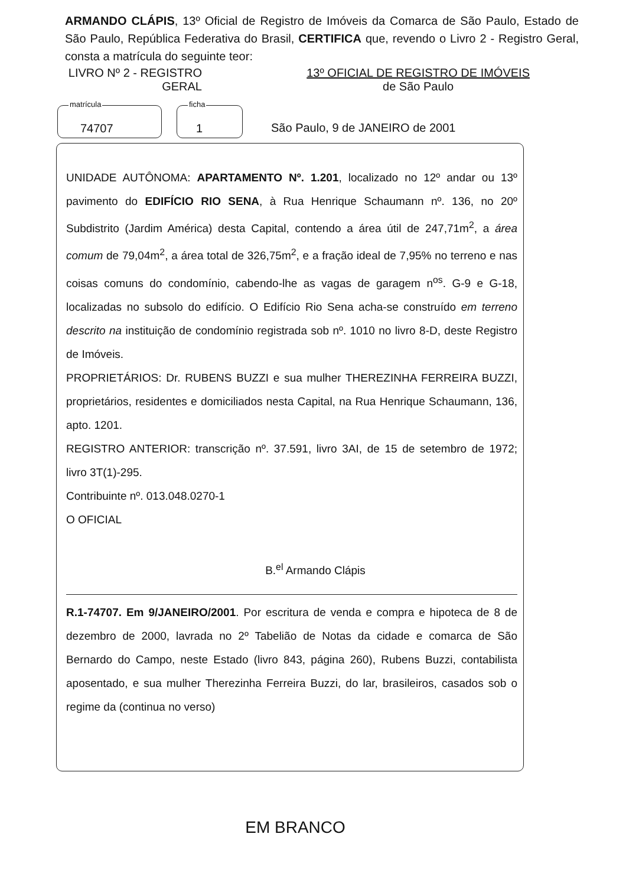ARMANDO CLÁPIS, 13º Oficial de Registro de Imóveis da Comarca de São Paulo, Estado de São Paulo, República Federativa do Brasil, CERTIFICA que, revendo o Livro 2 - Registro Geral, consta a matrícula do seguinte teor:
LIVRO Nº 2 - REGISTRO GERAL
13º OFICIAL DE REGISTRO DE IMÓVEIS
de São Paulo
matrícula
74707
ficha
1
São Paulo, 9 de JANEIRO de 2001
UNIDADE AUTÔNOMA: APARTAMENTO Nº. 1.201, localizado no 12º andar ou 13º pavimento do EDIFÍCIO RIO SENA, à Rua Henrique Schaumann nº. 136, no 20º Subdistrito (Jardim América) desta Capital, contendo a área útil de 247,71m<sup>2</sup>, a área comum de 79,04m<sup>2</sup>, a área total de 326,75m<sup>2</sup>, e a fração ideal de 7,95% no terreno e nas coisas comuns do condomínio, cabendo-lhe as vagas de garagem n<sup>os</sup>. G-9 e G-18, localizadas no subsolo do edifício. O Edifício Rio Sena acha-se construído em terreno descrito na instituição de condomínio registrada sob nº. 1010 no livro 8-D, deste Registro de Imóveis.
PROPRIETÁRIOS: Dr. RUBENS BUZZI e sua mulher THEREZINHA FERREIRA BUZZI, proprietários, residentes e domiciliados nesta Capital, na Rua Henrique Schaumann, 136, apto. 1201.
REGISTRO ANTERIOR: transcrição nº. 37.591, livro 3AI, de 15 de setembro de 1972; livro 3T(1)-295.
Contribuinte nº. 013.048.0270-1
O OFICIAL
B.<sup>el</sup> Armando Clápis
R.1-74707. Em 9/JANEIRO/2001. Por escritura de venda e compra e hipoteca de 8 de dezembro de 2000, lavrada no 2º Tabelião de Notas da cidade e comarca de São Bernardo do Campo, neste Estado (livro 843, página 260), Rubens Buzzi, contabilista aposentado, e sua mulher Therezinha Ferreira Buzzi, do lar, brasileiros, casados sob o regime da (continua no verso)
EM BRANCO